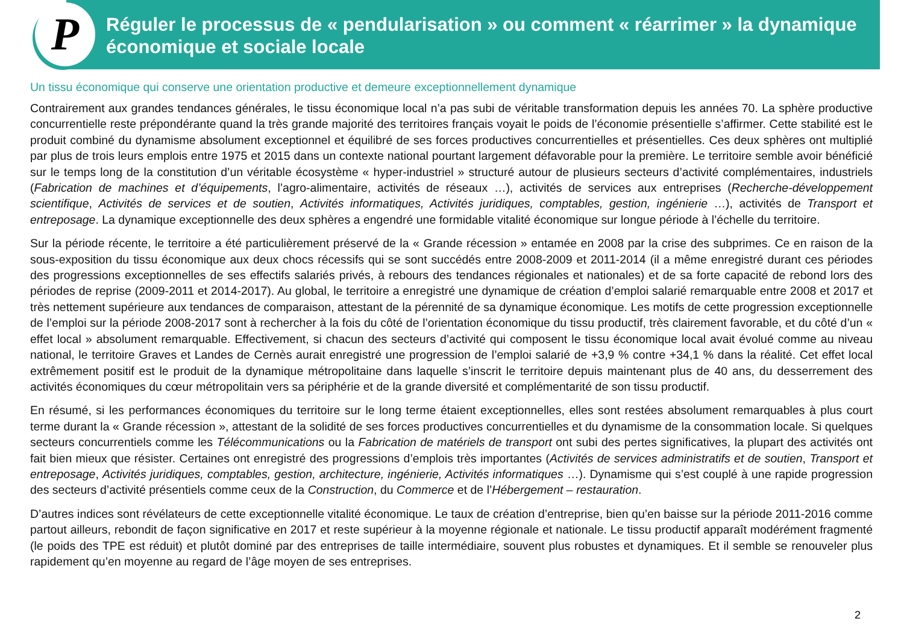P
Réguler le processus de « pendularisation » ou comment « réarrimer » la dynamique économique et sociale locale
Un tissu économique qui conserve une orientation productive et demeure exceptionnellement dynamique
Contrairement aux grandes tendances générales, le tissu économique local n’a pas subi de véritable transformation depuis les années 70. La sphère productive concurrentielle reste prépondérante quand la très grande majorité des territoires français voyait le poids de l’économie présentielle s’affirmer. Cette stabilité est le produit combiné du dynamisme absolument exceptionnel et équilibré de ses forces productives concurrentielles et présentielles. Ces deux sphères ont multiplié par plus de trois leurs emplois entre 1975 et 2015 dans un contexte national pourtant largement défavorable pour la première. Le territoire semble avoir bénéficié sur le temps long de la constitution d’un véritable écosystème « hyper-industriel » structuré autour de plusieurs secteurs d’activité complémentaires, industriels (Fabrication de machines et d’équipements, l’agro-alimentaire, activités de réseaux …), activités de services aux entreprises (Recherche-développement scientifique, Activités de services et de soutien, Activités informatiques, Activités juridiques, comptables, gestion, ingénierie …), activités de Transport et entreposage. La dynamique exceptionnelle des deux sphères a engendré une formidable vitalité économique sur longue période à l’échelle du territoire.
Sur la période récente, le territoire a été particulièrement préservé de la « Grande récession » entamée en 2008 par la crise des subprimes. Ce en raison de la sous-exposition du tissu économique aux deux chocs récessifs qui se sont succédés entre 2008-2009 et 2011-2014 (il a même enregistré durant ces périodes des progressions exceptionnelles de ses effectifs salariés privés, à rebours des tendances régionales et nationales) et de sa forte capacité de rebond lors des périodes de reprise (2009-2011 et 2014-2017). Au global, le territoire a enregistré une dynamique de création d’emploi salarié remarquable entre 2008 et 2017 et très nettement supérieure aux tendances de comparaison, attestant de la pérennité de sa dynamique économique. Les motifs de cette progression exceptionnelle de l’emploi sur la période 2008-2017 sont à rechercher à la fois du côté de l’orientation économique du tissu productif, très clairement favorable, et du côté d’un « effet local » absolument remarquable. Effectivement, si chacun des secteurs d’activité qui composent le tissu économique local avait évolué comme au niveau national, le territoire Graves et Landes de Cernès aurait enregistré une progression de l’emploi salarié de +3,9 % contre +34,1 % dans la réalité. Cet effet local extrêmement positif est le produit de la dynamique métropolitaine dans laquelle s’inscrit le territoire depuis maintenant plus de 40 ans, du desserrement des activités économiques du cœur métropolitain vers sa périphérie et de la grande diversité et complémentarité de son tissu productif.
En résumé, si les performances économiques du territoire sur le long terme étaient exceptionnelles, elles sont restées absolument remarquables à plus court terme durant la « Grande récession », attestant de la solidité de ses forces productives concurrentielles et du dynamisme de la consommation locale. Si quelques secteurs concurrentiels comme les Télécommunications ou la Fabrication de matériels de transport ont subi des pertes significatives, la plupart des activités ont fait bien mieux que résister. Certaines ont enregistré des progressions d’emplois très importantes (Activités de services administratifs et de soutien, Transport et entreposage, Activités juridiques, comptables, gestion, architecture, ingénierie, Activités informatiques …). Dynamisme qui s’est couplé à une rapide progression des secteurs d’activité présentiels comme ceux de la Construction, du Commerce et de l’Hébergement – restauration.
D’autres indices sont révélateurs de cette exceptionnelle vitalité économique. Le taux de création d’entreprise, bien qu’en baisse sur la période 2011-2016 comme partout ailleurs, rebondit de façon significative en 2017 et reste supérieur à la moyenne régionale et nationale. Le tissu productif apparaît modérément fragmenté (le poids des TPE est réduit) et plutôt dominé par des entreprises de taille intermédiaire, souvent plus robustes et dynamiques. Et il semble se renouveler plus rapidement qu’en moyenne au regard de l’âge moyen de ses entreprises.
2